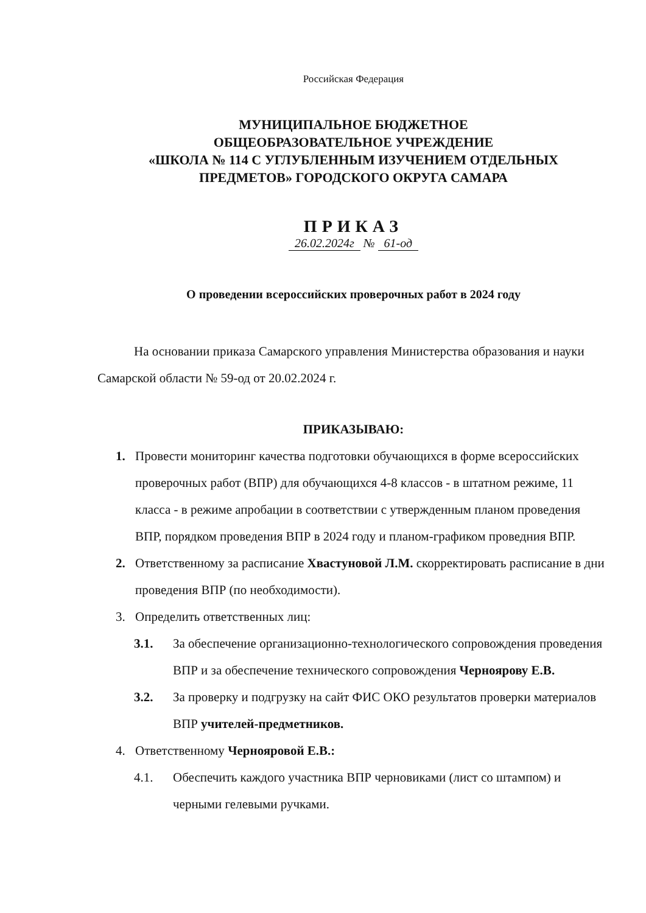Российская Федерация
МУНИЦИПАЛЬНОЕ БЮДЖЕТНОЕ
ОБЩЕОБРАЗОВАТЕЛЬНОЕ УЧРЕЖДЕНИЕ
«ШКОЛА № 114 С УГЛУБЛЕННЫМ ИЗУЧЕНИЕМ ОТДЕЛЬНЫХ
ПРЕДМЕТОВ» ГОРОДСКОГО ОКРУГА САМАРА
ПРИКАЗ
26.02.2024г № 61-од
О проведении всероссийских проверочных работ в 2024 году
На основании приказа Самарского управления Министерства образования и науки Самарской области № 59-од от 20.02.2024 г.
ПРИКАЗЫВАЮ:
1. Провести мониторинг качества подготовки обучающихся в форме всероссийских проверочных работ (ВПР) для обучающихся 4-8 классов - в штатном режиме, 11 класса - в режиме апробации в соответствии с утвержденным планом проведения ВПР, порядком проведения ВПР в 2024 году и планом-графиком проведния ВПР.
2. Ответственному за расписание Хвастуновой Л.М. скорректировать расписание в дни проведения ВПР (по необходимости).
3. Определить ответственных лиц:
3.1. За обеспечение организационно-технологического сопровождения проведения ВПР и за обеспечение технического сопровождения Черноярову Е.В.
3.2. За проверку и подгрузку на сайт ФИС ОКО результатов проверки материалов ВПР учителей-предметников.
4. Ответственному Чернояровой Е.В.:
4.1. Обеспечить каждого участника ВПР черновиками (лист со штампом) и черными гелевыми ручками.